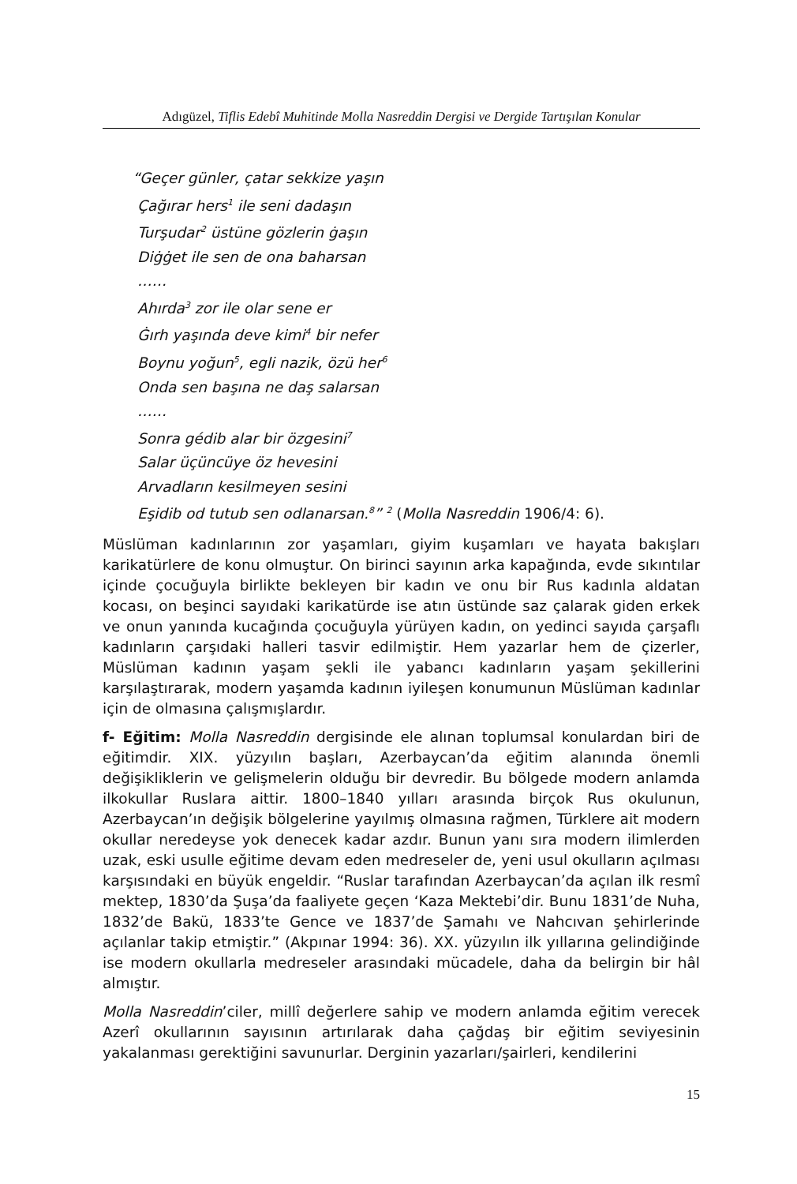Adıgüzel, Tiflis Edebî Muhitinde Molla Nasreddin Dergisi ve Dergide Tartışılan Konular
“Geçer günler, çatar sekkize yaşın
Çağırar hers<sup>1</sup> ile seni dadaşın
Turşudar<sup>2</sup> üstüne gözlerin ġaşın
Diġġet ile sen de ona baharsan
……
Ahırda<sup>3</sup> zor ile olar sene er
Ġırh yaşında deve kimi<sup>4</sup> bir nefer
Boynu yoğun<sup>5</sup>, egli nazik, özü her<sup>6</sup>
Onda sen başına ne daş salarsan
……
Sonra gédib alar bir özgesini<sup>7</sup>
Salar üçüncüye öz hevesini
Arvadların kesilmeyen sesini
Eşidib od tutub sen odlanarsan.<sup>8</sup>” <sup>2</sup> (Molla Nasreddin 1906/4: 6).
Müslüman kadınlarının zor yaşamları, giyim kuşamları ve hayata bakışları karikatürlere de konu olmuştur. On birinci sayının arka kapağında, evde sıkıntılar içinde çocuğuyla birlikte bekleyen bir kadın ve onu bir Rus kadınla aldatan kocası, on beşinci sayıdaki karikatürde ise atın üstünde saz çalarak giden erkek ve onun yanında kucağında çocuğuyla yürüyen kadın, on yedinci sayıda çarşaflı kadınların çarşıdaki halleri tasvir edilmiştir. Hem yazarlar hem de çizerler, Müslüman kadının yaşam şekli ile yabancı kadınların yaşam şekillerini karşılaştırarak, modern yaşamda kadının iyileşen konumunun Müslüman kadınlar için de olmasına çalışmışlardır.
f- Eğitim: Molla Nasreddin dergisinde ele alınan toplumsal konulardan biri de eğitimdir. XIX. yüzyılın başları, Azerbaycan’da eğitim alanında önemli değişikliklerin ve gelişmelerin olduğu bir devredir. Bu bölgede modern anlamda ilkokullar Ruslara aittir. 1800–1840 yılları arasında birçok Rus okulunun, Azerbaycan’ın değişik bölgelerine yayılmış olmasına rağmen, Türklere ait modern okullar neredeyse yok denecek kadar azdır. Bunun yanı sıra modern ilimlerden uzak, eski usulle eğitime devam eden medreseler de, yeni usul okulların açılması karşısındaki en büyük engeldir. “Ruslar tarafından Azerbaycan’da açılan ilk resmî mektep, 1830’da Şuşa’da faaliyete geçen ‘Kaza Mektebi’dir. Bunu 1831’de Nuha, 1832’de Bakü, 1833’te Gence ve 1837’de Şamahı ve Nahcıvan şehirlerinde açılanlar takip etmiştir.” (Akpınar 1994: 36). XX. yüzyılın ilk yıllarına gelindiğinde ise modern okullarla medreseler arasındaki mücadele, daha da belirgin bir hâl almıştır.
Molla Nasreddin’ciler, millî değerlere sahip ve modern anlamda eğitim verecek Azerî okullarının sayısının artırılarak daha çağdaş bir eğitim seviyesinin yakalanması gerektiğini savunurlar. Derginin yazarları/şairleri, kendilerini
15